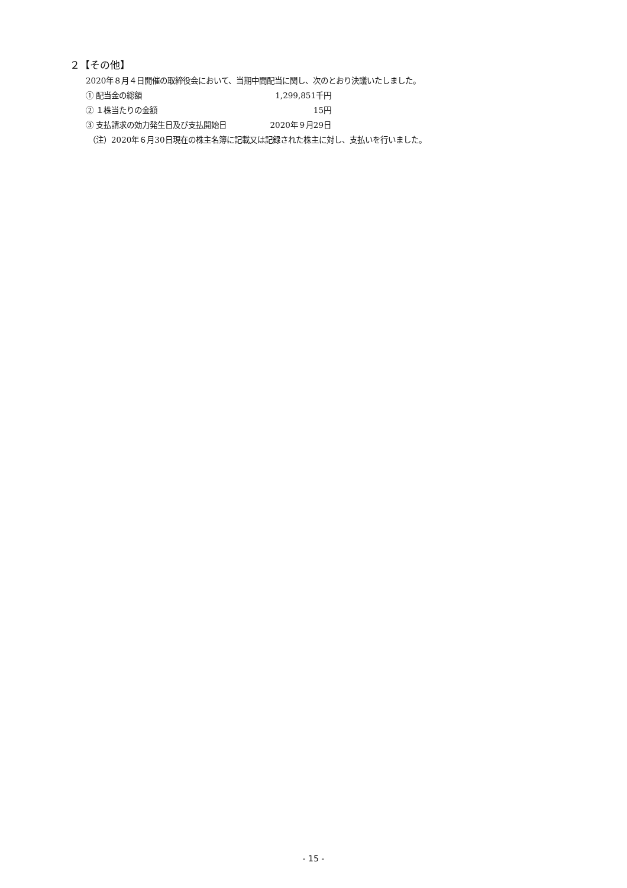２【その他】
2020年８月４日開催の取締役会において、当期中間配当に関し、次のとおり決議いたしました。
① 配当金の総額 1,299,851千円
② １株当たりの金額 15円
③ 支払請求の効力発生日及び支払開始日 2020年９月29日
（注）2020年６月30日現在の株主名簿に記載又は記録された株主に対し、支払いを行いました。
- 15 -